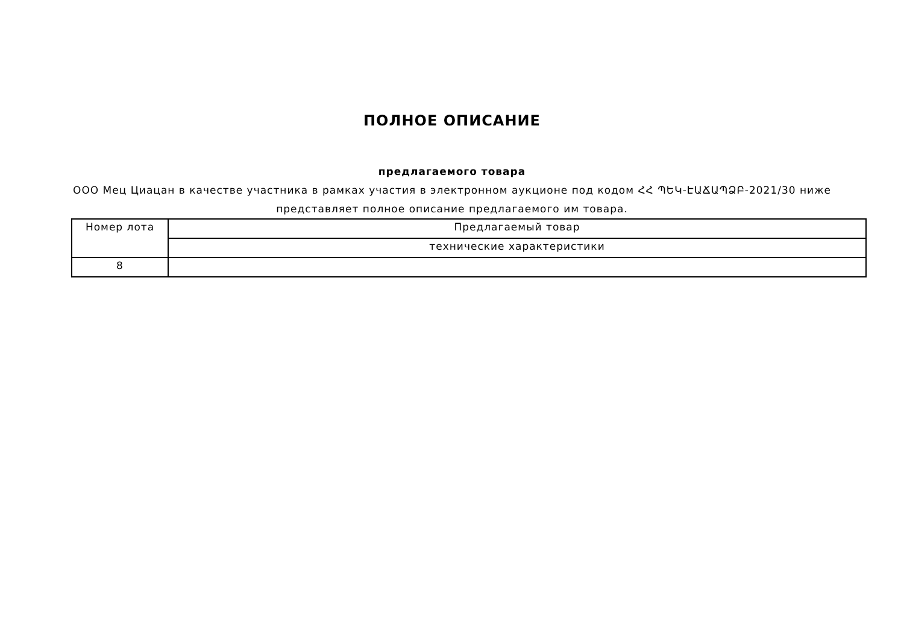ПОЛНОЕ ОПИСАНИЕ
предлагаемого товара
ООО Мец Циацан в качестве участника в рамках участия в электронном аукционе под кодом ՀՀ ՊԵԿ-ԷԱՃԱՊՁԲ-2021/30 ниже представляет полное описание предлагаемого им товара.
| Номер лота | Предлагаемый товар |
| | технические характеристики |
| 8 | |